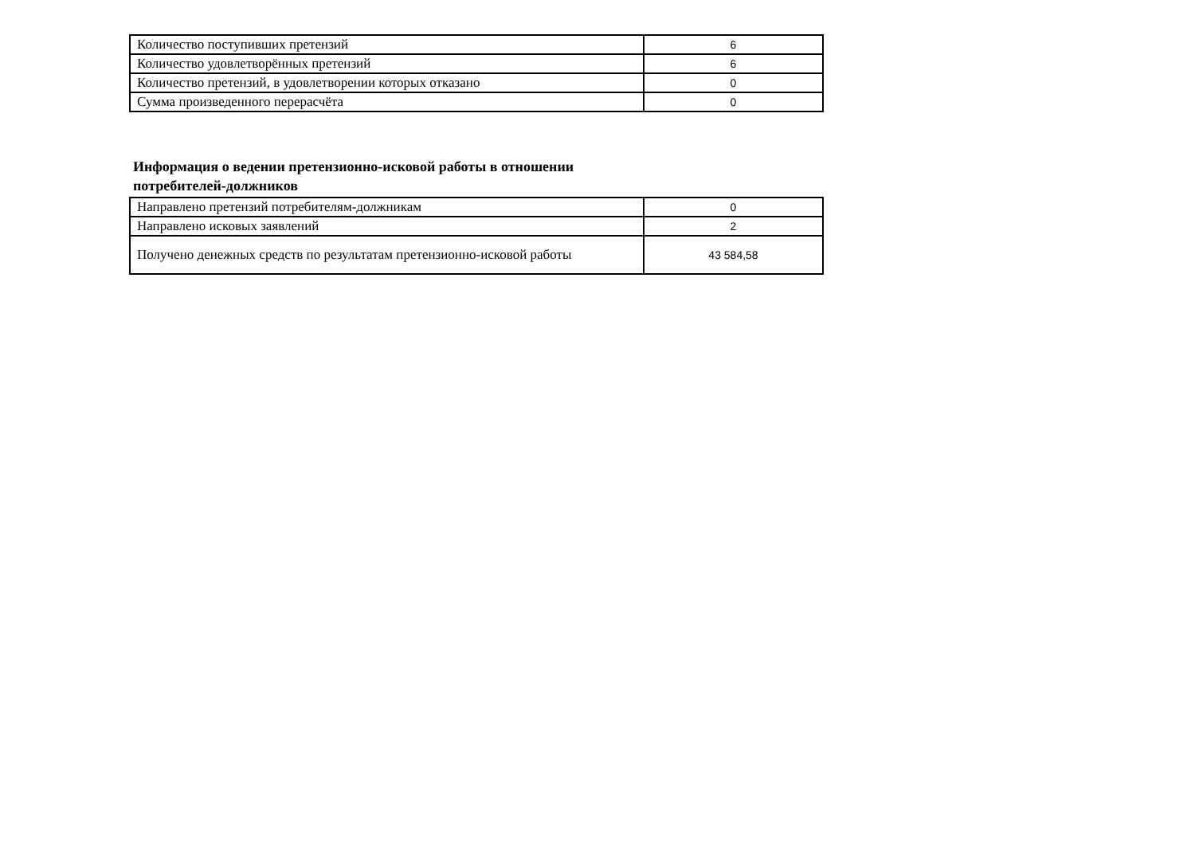| Количество поступивших претензий | 6 |
| Количество удовлетворённых претензий | 6 |
| Количество претензий, в удовлетворении которых отказано | 0 |
| Сумма произведенного перерасчёта | 0 |
Информация о ведении претензионно-исковой работы в отношении
потребителей-должников
| Направлено претензий потребителям-должникам | 0 |
| Направлено исковых заявлений | 2 |
| Получено денежных средств по результатам претензионно-исковой работы | 43 584,58 |